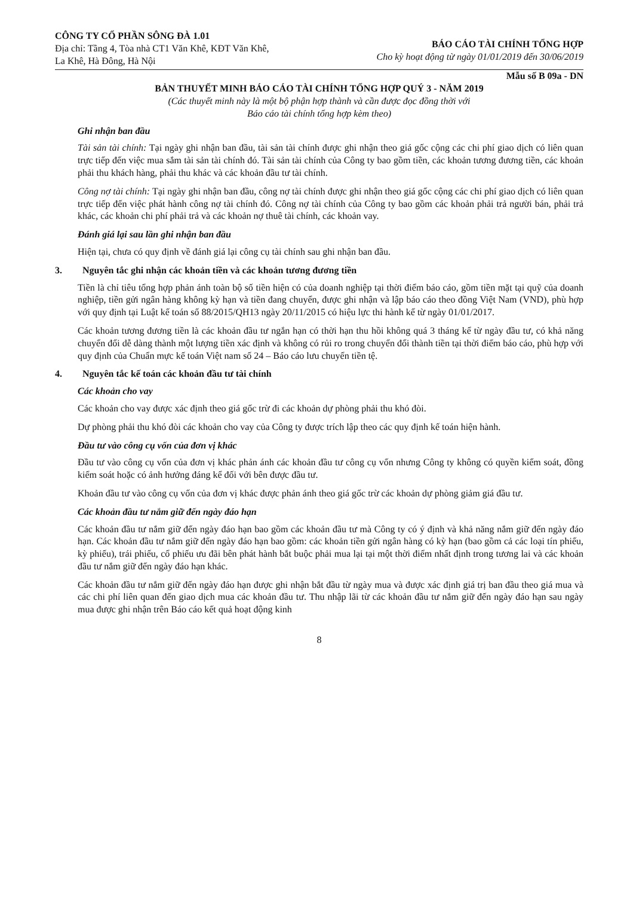CÔNG TY CỔ PHẦN SÔNG ĐÀ 1.01
Địa chỉ: Tầng 4, Tòa nhà CT1 Văn Khê, KĐT Văn Khê,
La Khê, Hà Đông, Hà Nội
BÁO CÁO TÀI CHÍNH TỔNG HỢP
Cho kỳ hoạt động từ ngày 01/01/2019 đến 30/06/2019
Mẫu số B 09a - DN
BẢN THUYẾT MINH BÁO CÁO TÀI CHÍNH TỔNG HỢP QUÝ 3 - NĂM 2019
(Các thuyết minh này là một bộ phận hợp thành và cần được đọc đồng thời với
Báo cáo tài chính tổng hợp kèm theo)
Ghi nhận ban đầu
Tài sản tài chính: Tại ngày ghi nhận ban đầu, tài sản tài chính được ghi nhận theo giá gốc cộng các chi phí giao dịch có liên quan trực tiếp đến việc mua sắm tài sản tài chính đó. Tài sản tài chính của Công ty bao gồm tiền, các khoản tương đương tiền, các khoản phải thu khách hàng, phải thu khác và các khoản đầu tư tài chính.
Công nợ tài chính: Tại ngày ghi nhận ban đầu, công nợ tài chính được ghi nhận theo giá gốc cộng các chi phí giao dịch có liên quan trực tiếp đến việc phát hành công nợ tài chính đó. Công nợ tài chính của Công ty bao gồm các khoản phải trả người bán, phải trả khác, các khoản chi phí phải trả và các khoản nợ thuê tài chính, các khoản vay.
Đánh giá lại sau lần ghi nhận ban đầu
Hiện tại, chưa có quy định về đánh giá lại công cụ tài chính sau ghi nhận ban đầu.
3. Nguyên tắc ghi nhận các khoản tiền và các khoản tương đương tiền
Tiền là chỉ tiêu tổng hợp phản ánh toàn bộ số tiền hiện có của doanh nghiệp tại thời điểm báo cáo, gồm tiền mặt tại quỹ của doanh nghiệp, tiền gửi ngân hàng không kỳ hạn và tiền đang chuyển, được ghi nhận và lập báo cáo theo đồng Việt Nam (VND), phù hợp với quy định tại Luật kế toán số 88/2015/QH13 ngày 20/11/2015 có hiệu lực thi hành kể từ ngày 01/01/2017.
Các khoản tương đương tiền là các khoản đầu tư ngắn hạn có thời hạn thu hồi không quá 3 tháng kể từ ngày đầu tư, có khả năng chuyển đổi dễ dàng thành một lượng tiền xác định và không có rủi ro trong chuyển đổi thành tiền tại thời điểm báo cáo, phù hợp với quy định của Chuẩn mực kế toán Việt nam số 24 – Báo cáo lưu chuyển tiền tệ.
4. Nguyên tắc kế toán các khoản đầu tư tài chính
Các khoản cho vay
Các khoản cho vay được xác định theo giá gốc trừ đi các khoản dự phòng phải thu khó đòi.
Dự phòng phải thu khó đòi các khoản cho vay của Công ty được trích lập theo các quy định kế toán hiện hành.
Đầu tư vào công cụ vốn của đơn vị khác
Đầu tư vào công cụ vốn của đơn vị khác phản ánh các khoản đầu tư công cụ vốn nhưng Công ty không có quyền kiểm soát, đồng kiểm soát hoặc có ảnh hưởng đáng kể đối với bên được đầu tư.
Khoản đầu tư vào công cụ vốn của đơn vị khác được phản ánh theo giá gốc trừ các khoản dự phòng giảm giá đầu tư.
Các khoản đầu tư nắm giữ đến ngày đáo hạn
Các khoản đầu tư nắm giữ đến ngày đáo hạn bao gồm các khoản đầu tư mà Công ty có ý định và khả năng nắm giữ đến ngày đáo hạn. Các khoản đầu tư nắm giữ đến ngày đáo hạn bao gồm: các khoản tiền gửi ngân hàng có kỳ hạn (bao gồm cả các loại tín phiếu, kỳ phiếu), trái phiếu, cổ phiếu ưu đãi bên phát hành bắt buộc phải mua lại tại một thời điểm nhất định trong tương lai và các khoản đầu tư nắm giữ đến ngày đáo hạn khác.
Các khoản đầu tư nắm giữ đến ngày đáo hạn được ghi nhận bắt đầu từ ngày mua và được xác định giá trị ban đầu theo giá mua và các chi phí liên quan đến giao dịch mua các khoản đầu tư. Thu nhập lãi từ các khoản đầu tư nắm giữ đến ngày đáo hạn sau ngày mua được ghi nhận trên Báo cáo kết quả hoạt động kinh
8